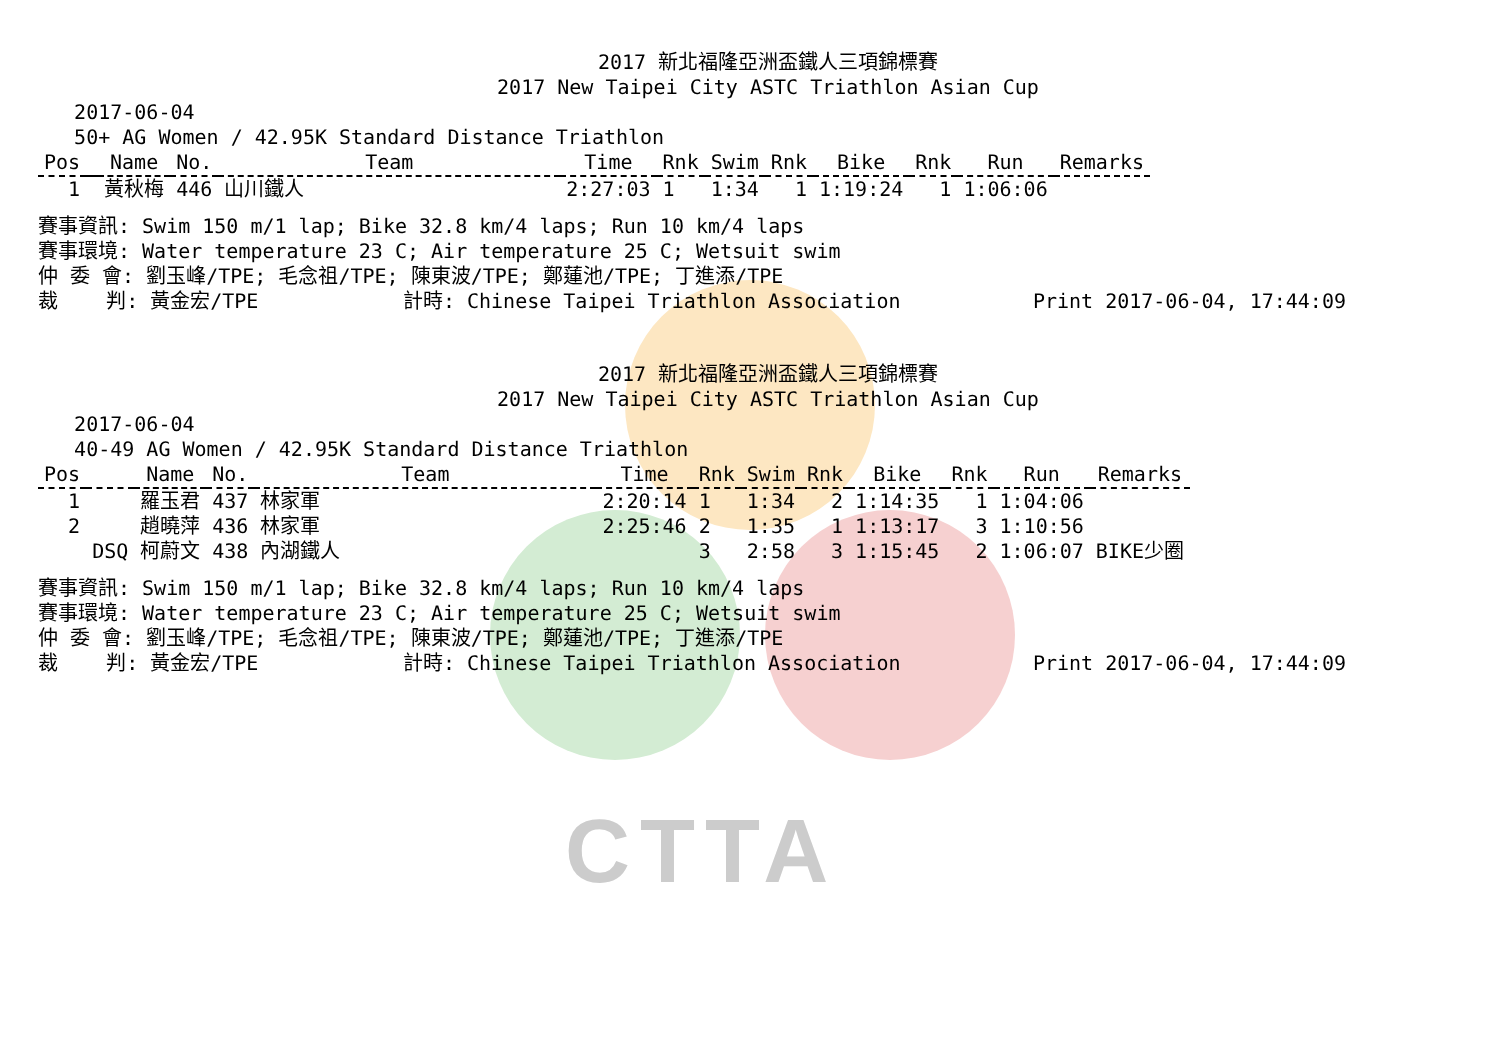CTTA
2017 新北福隆亞洲盃鐵人三項錦標賽
2017 New Taipei City ASTC Triathlon Asian Cup
2017-06-04 50+ AG Women / 42.95K Standard Distance Triathlon
| Pos | | Name | No. | Team | Time | Rnk | Swim | Rnk | Bike | Rnk | Run | Remarks |
| --- | --- | --- | --- | --- | --- | --- | --- | --- | --- | --- | --- | --- |
| 1 | | 黃秋梅 | 446 | 山川鐵人 | 2:27:03 | 1 | 1:34 | 1 | 1:19:24 | 1 | 1:06:06 | |
賽事資訊: Swim 150 m/1 lap; Bike 32.8 km/4 laps; Run 10 km/4 laps 賽事環境: Water temperature 23 C; Air temperature 25 C; Wetsuit swim 仲 委 會: 劉玉峰/TPE; 毛念祖/TPE; 陳東波/TPE; 鄭蓮池/TPE; 丁進添/TPE 裁 判: 黃金宏/TPE 計時: Chinese Taipei Triathlon Association Print 2017-06-04, 17:44:09
2017 新北福隆亞洲盃鐵人三項錦標賽
2017 New Taipei City ASTC Triathlon Asian Cup
2017-06-04 40-49 AG Women / 42.95K Standard Distance Triathlon
| Pos | | Name | No. | Team | Time | Rnk | Swim | Rnk | Bike | Rnk | Run | Remarks |
| --- | --- | --- | --- | --- | --- | --- | --- | --- | --- | --- | --- | --- |
| 1 | | 羅玉君 | 437 | 林家軍 | 2:20:14 | 1 | 1:34 | 2 | 1:14:35 | 1 | 1:04:06 | |
| 2 | | 趙曉萍 | 436 | 林家軍 | 2:25:46 | 2 | 1:35 | 1 | 1:13:17 | 3 | 1:10:56 | |
| | DSQ | 柯蔚文 | 438 | 內湖鐵人 | | 3 | 2:58 | 3 | 1:15:45 | 2 | 1:06:07 | BIKE少圈 |
賽事資訊: Swim 150 m/1 lap; Bike 32.8 km/4 laps; Run 10 km/4 laps 賽事環境: Water temperature 23 C; Air temperature 25 C; Wetsuit swim 仲 委 會: 劉玉峰/TPE; 毛念祖/TPE; 陳東波/TPE; 鄭蓮池/TPE; 丁進添/TPE 裁 判: 黃金宏/TPE 計時: Chinese Taipei Triathlon Association Print 2017-06-04, 17:44:09